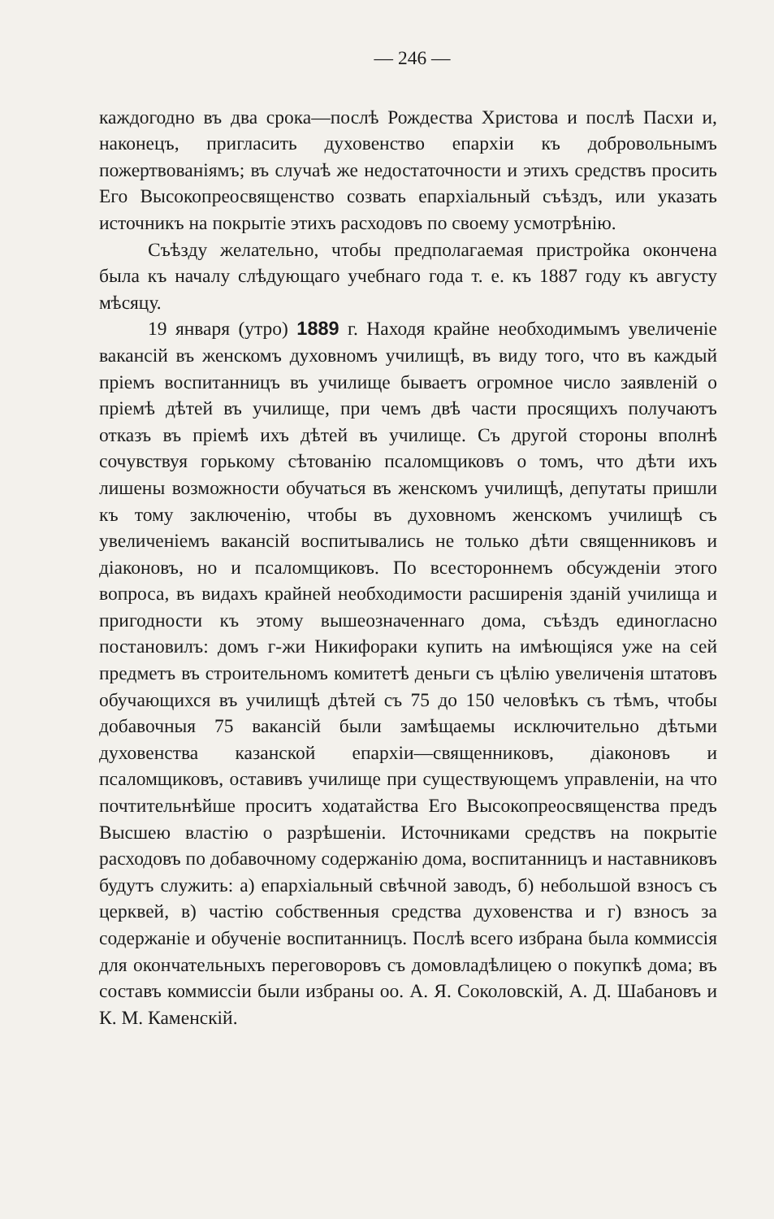— 246 —
каждогодно въ два срока—послѣ Рождества Христова и послѣ Пасхи и, наконецъ, пригласить духовенство епархіи къ добровольнымъ пожертвованіямъ; въ случаѣ же недостаточности и этихъ средствъ просить Его Высокопреосвященство созвать епархіальный съѣздъ, или указать источникъ на покрытіе этихъ расходовъ по своему усмотрѣнію.
Съѣзду желательно, чтобы предполагаемая пристройка окончена была къ началу слѣдующаго учебнаго года т. е. къ 1887 году къ августу мѣсяцу.
19 января (утро) 1889 г. Находя крайне необходимымъ увеличеніе вакансій въ женскомъ духовномъ училищѣ, въ виду того, что въ каждый пріемъ воспитанницъ въ училище бываетъ огромное число заявленій о пріемѣ дѣтей въ училище, при чемъ двѣ части просящихъ получаютъ отказъ въ пріемѣ ихъ дѣтей въ училище. Съ другой стороны вполнѣ сочувствуя горькому сѣтованію псаломщиковъ о томъ, что дѣти ихъ лишены возможности обучаться въ женскомъ училищѣ, депутаты пришли къ тому заключенію, чтобы въ духовномъ женскомъ училищѣ съ увеличеніемъ вакансій воспитывались не только дѣти священниковъ и діаконовъ, но и псаломщиковъ. По всестороннемъ обсужденіи этого вопроса, въ видахъ крайней необходимости расширенія зданій училища и пригодности къ этому вышеозначеннаго дома, съѣздъ единогласно постановилъ: домъ г-жи Никифораки купить на имѣющіяся уже на сей предметъ въ строительномъ комитетѣ деньги съ цѣлію увеличенія штатовъ обучающихся въ училищѣ дѣтей съ 75 до 150 человѣкъ съ тѣмъ, чтобы добавочныя 75 вакансій были замѣщаемы исключительно дѣтьми духовенства казанской епархіи—священниковъ, діаконовъ и псаломщиковъ, оставивъ училище при существующемъ управленіи, на что почтительнѣйше проситъ ходатайства Его Высокопреосвященства предъ Высшею властію о разрѣшеніи. Источниками средствъ на покрытіе расходовъ по добавочному содержанію дома, воспитанницъ и наставниковъ будутъ служить: а) епархіальный свѣчной заводъ, б) небольшой взносъ съ церквей, в) частію собственныя средства духовенства и г) взносъ за содержаніе и обученіе воспитанницъ. Послѣ всего избрана была коммиссія для окончательныхъ переговоровъ съ домовладѣлицею о покупкѣ дома; въ составъ коммиссіи были избраны оо. А. Я. Соколовскій, А. Д. Шабановъ и К. М. Каменскій.